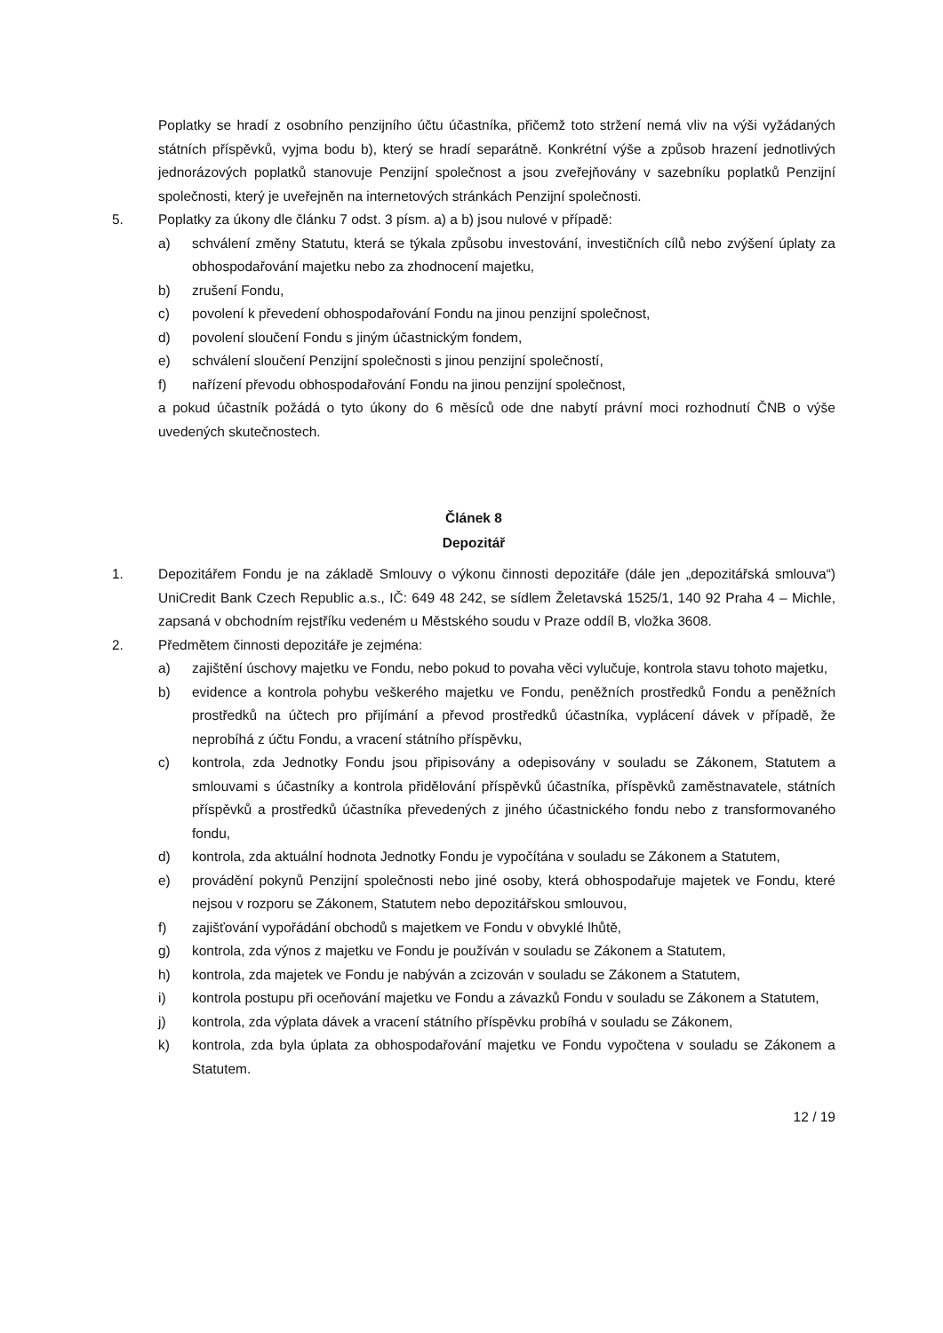Poplatky se hradí z osobního penzijního účtu účastníka, přičemž toto stržení nemá vliv na výši vyžádaných státních příspěvků, vyjma bodu b), který se hradí separátně. Konkrétní výše a způsob hrazení jednotlivých jednorázových poplatků stanovuje Penzijní společnost a jsou zveřejňovány v sazebníku poplatků Penzijní společnosti, který je uveřejněn na internetových stránkách Penzijní společnosti.
5. Poplatky za úkony dle článku 7 odst. 3 písm. a) a b) jsou nulové v případě:
a) schválení změny Statutu, která se týkala způsobu investování, investičních cílů nebo zvýšení úplaty za obhospodařování majetku nebo za zhodnocení majetku,
b) zrušení Fondu,
c) povolení k převedení obhospodařování Fondu na jinou penzijní společnost,
d) povolení sloučení Fondu s jiným účastnickým fondem,
e) schválení sloučení Penzijní společnosti s jinou penzijní společností,
f) nařízení převodu obhospodařování Fondu na jinou penzijní společnost,
a pokud účastník požádá o tyto úkony do 6 měsíců ode dne nabytí právní moci rozhodnutí ČNB o výše uvedených skutečnostech.
Článek 8
Depozitář
1. Depozitářem Fondu je na základě Smlouvy o výkonu činnosti depozitáře (dále jen „depozitářská smlouva“) UniCredit Bank Czech Republic a.s., IČ: 649 48 242, se sídlem Želetavská 1525/1, 140 92 Praha 4 – Michle, zapsaná v obchodním rejstříku vedeném u Městského soudu v Praze oddíl B, vložka 3608.
2. Předmětem činnosti depozitáře je zejména:
a) zajištění úschovy majetku ve Fondu, nebo pokud to povaha věci vylučuje, kontrola stavu tohoto majetku,
b) evidence a kontrola pohybu veškerého majetku ve Fondu, peněžních prostředků Fondu a peněžních prostředků na účtech pro přijímání a převod prostředků účastníka, vyplácení dávek v případě, že neprobíhá z účtu Fondu, a vracení státního příspěvku,
c) kontrola, zda Jednotky Fondu jsou připisovány a odepisovány v souladu se Zákonem, Statutem a smlouvami s účastníky a kontrola přidělování příspěvků účastníka, příspěvků zaměstnavatele, státních příspěvků a prostředků účastníka převedených z jiného účastnického fondu nebo z transformovaného fondu,
d) kontrola, zda aktuální hodnota Jednotky Fondu je vypočítána v souladu se Zákonem a Statutem,
e) provádění pokynů Penzijní společnosti nebo jiné osoby, která obhospodařuje majetek ve Fondu, které nejsou v rozporu se Zákonem, Statutem nebo depozitářskou smlouvou,
f) zajišťování vypořádání obchodů s majetkem ve Fondu v obvyklé lhůtě,
g) kontrola, zda výnos z majetku ve Fondu je používán v souladu se Zákonem a Statutem,
h) kontrola, zda majetek ve Fondu je nabýván a zcizován v souladu se Zákonem a Statutem,
i) kontrola postupu při oceňování majetku ve Fondu a závazků Fondu v souladu se Zákonem a Statutem,
j) kontrola, zda výplata dávek a vracení státního příspěvku probíhá v souladu se Zákonem,
k) kontrola, zda byla úplata za obhospodařování majetku ve Fondu vypočtena v souladu se Zákonem a Statutem.
12 / 19